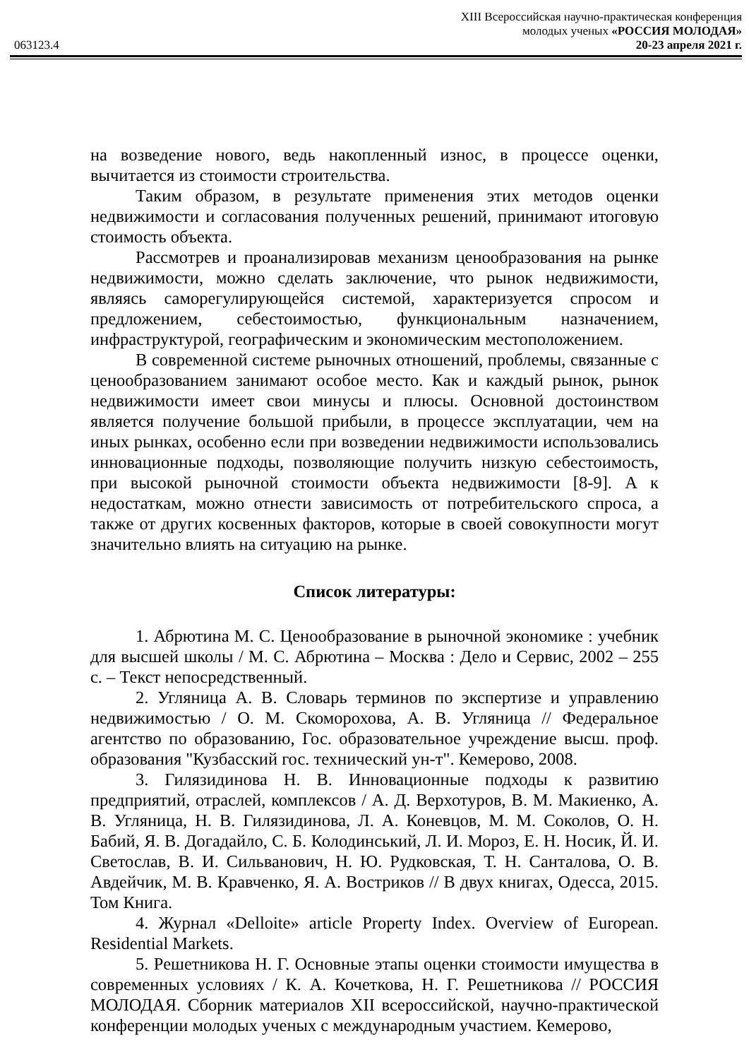063123.4
XIII Всероссийская научно-практическая конференция
молодых ученых «РОССИЯ МОЛОДАЯ»
20-23 апреля 2021 г.
на возведение нового, ведь накопленный износ, в процессе оценки, вычитается из стоимости строительства.
Таким образом, в результате применения этих методов оценки недвижимости и согласования полученных решений, принимают итоговую стоимость объекта.
Рассмотрев и проанализировав механизм ценообразования на рынке недвижимости, можно сделать заключение, что рынок недвижимости, являясь саморегулирующейся системой, характеризуется спросом и предложением, себестоимостью, функциональным назначением, инфраструктурой, географическим и экономическим местоположением.
В современной системе рыночных отношений, проблемы, связанные с ценообразованием занимают особое место. Как и каждый рынок, рынок недвижимости имеет свои минусы и плюсы. Основной достоинством является получение большой прибыли, в процессе эксплуатации, чем на иных рынках, особенно если при возведении недвижимости использовались инновационные подходы, позволяющие получить низкую себестоимость, при высокой рыночной стоимости объекта недвижимости [8-9]. А к недостаткам, можно отнести зависимость от потребительского спроса, а также от других косвенных факторов, которые в своей совокупности могут значительно влиять на ситуацию на рынке.
Список литературы:
1. Абрютина М. С. Ценообразование в рыночной экономике : учебник для высшей школы / М. С. Абрютина – Москва : Дело и Сервис, 2002 – 255 с. – Текст непосредственный.
2. Угляница А. В. Словарь терминов по экспертизе и управлению недвижимостью / О. М. Скоморохова, А. В. Угляница // Федеральное агентство по образованию, Гос. образовательное учреждение высш. проф. образования "Кузбасский гос. технический ун-т". Кемерово, 2008.
3. Гилязидинова Н. В. Инновационные подходы к развитию предприятий, отраслей, комплексов / А. Д. Верхотуров, В. М. Макиенко, А. В. Угляница, Н. В. Гилязидинова, Л. А. Коневцов, М. М. Соколов, О. Н. Бабий, Я. В. Догадайло, С. Б. Колодинський, Л. И. Мороз, Е. Н. Носик, Й. И. Светослав, В. И. Сильванович, Н. Ю. Рудковская, Т. Н. Санталова, О. В. Авдейчик, М. В. Кравченко, Я. А. Востриков // В двух книгах, Одесса, 2015. Том Книга.
4. Журнал «Delloite» article Property Index. Overview of European. Residential Markets.
5. Решетникова Н. Г. Основные этапы оценки стоимости имущества в современных условиях / К. А. Кочеткова, Н. Г. Решетникова // РОССИЯ МОЛОДАЯ. Сборник материалов XII всероссийской, научно-практической конференции молодых ученых с международным участием. Кемерово,